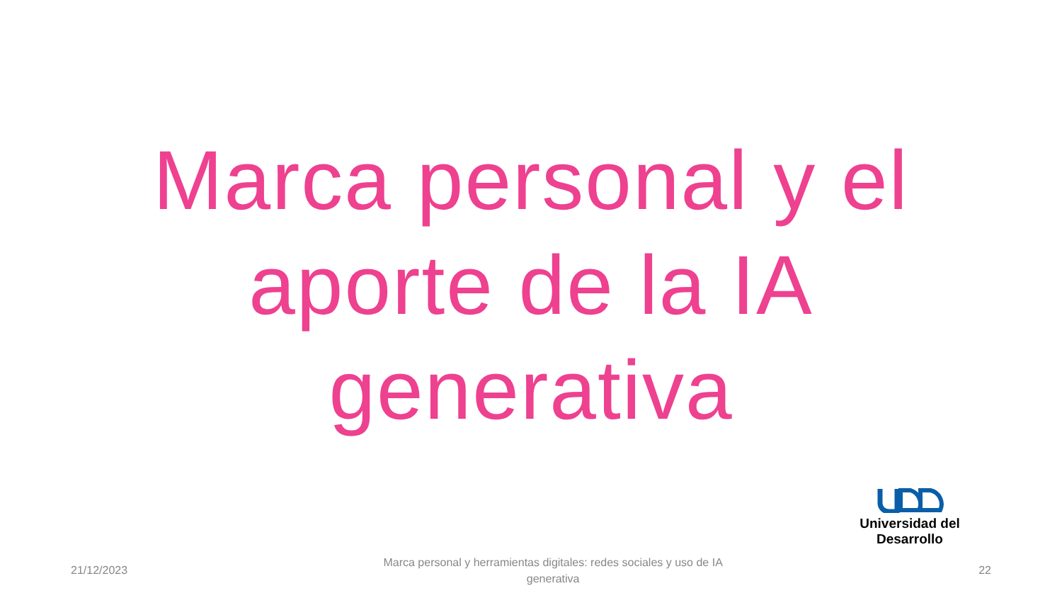Marca personal y el aporte de la IA generativa
Universidad del Desarrollo
21/12/2023
Marca personal y herramientas digitales: redes sociales y uso de IA generativa
22